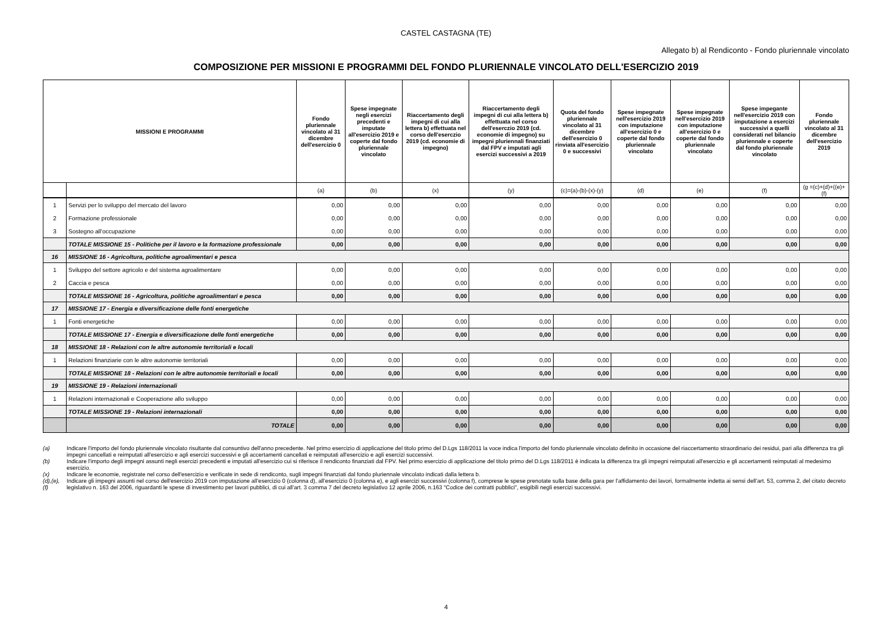CASTEL CASTAGNA (TE)
Allegato b) al Rendiconto - Fondo pluriennale vincolato
COMPOSIZIONE PER MISSIONI E PROGRAMMI DEL FONDO PLURIENNALE VINCOLATO DELL'ESERCIZIO 2019
| MISSIONI E PROGRAMMI | | Fondo pluriennale vincolato al 31 dicembre dell'esercizio 0 | Spese impegnate negli esercizi precedenti e imputate all'esercizio 2019 e coperte dal fondo pluriennale vincolato | Riaccertamento degli impegni di cui alla lettera b) effettuata nel corso dell'eserczio 2019 (cd. economie di impegno) | Riaccertamento degli impegni di cui alla lettera b) effettuata nel corso dell'eserczio 2019 (cd. economie di impegno) su impegni pluriennali finanziati dal FPV e imputati agli esercizi successivi a 2019 | Quota del fondo pluriennale vincolato al 31 dicembre dell'esercizio 0 rinviata all'esercizio 0 e successivi | Spese impegnate nell'esercizio 2019 con imputazione all'esercizio 0 e coperte dal fondo pluriennale vincolato | Spese impegnate nell'esercizio 2019 con imputazione all'esercizio 0 e coperte dal fondo pluriennale vincolato | Spese impegante nell'esercizio 2019 con imputazione a esercizi successivi a quelli considerati nel bilancio pluriennale e coperte dal fondo pluriennale vincolato | Fondo pluriennale vincolato al 31 dicembre dell'esercizio 2019 |
| --- | --- | --- | --- | --- | --- | --- | --- | --- | --- | --- |
| | | (a) | (b) | (x) | (y) | (c)=(a)-(b)-(x)-(y) | (d) | (e) | (f) | (g =(c)+(d)+((e)+(f) |
| 1 | Servizi per lo sviluppo del mercato del lavoro | 0,00 | 0,00 | 0,00 | 0,00 | 0,00 | 0,00 | 0,00 | 0,00 | 0,00 |
| 2 | Formazione professionale | 0,00 | 0,00 | 0,00 | 0,00 | 0,00 | 0,00 | 0,00 | 0,00 | 0,00 |
| 3 | Sostegno all'occupazione | 0,00 | 0,00 | 0,00 | 0,00 | 0,00 | 0,00 | 0,00 | 0,00 | 0,00 |
| | TOTALE MISSIONE 15 - Politiche per il lavoro e la formazione professionale | 0,00 | 0,00 | 0,00 | 0,00 | 0,00 | 0,00 | 0,00 | 0,00 | 0,00 |
| 16 | MISSIONE 16 - Agricoltura, politiche agroalimentari e pesca | | | | | | | | | |
| 1 | Sviluppo del settore agricolo e del sistema agroalimentare | 0,00 | 0,00 | 0,00 | 0,00 | 0,00 | 0,00 | 0,00 | 0,00 | 0,00 |
| 2 | Caccia e pesca | 0,00 | 0,00 | 0,00 | 0,00 | 0,00 | 0,00 | 0,00 | 0,00 | 0,00 |
| | TOTALE MISSIONE 16 - Agricoltura, politiche agroalimentari e pesca | 0,00 | 0,00 | 0,00 | 0,00 | 0,00 | 0,00 | 0,00 | 0,00 | 0,00 |
| 17 | MISSIONE 17 - Energia e diversificazione delle fonti energetiche | | | | | | | | | |
| 1 | Fonti energetiche | 0,00 | 0,00 | 0,00 | 0,00 | 0,00 | 0,00 | 0,00 | 0,00 | 0,00 |
| | TOTALE MISSIONE 17 - Energia e diversificazione delle fonti energetiche | 0,00 | 0,00 | 0,00 | 0,00 | 0,00 | 0,00 | 0,00 | 0,00 | 0,00 |
| 18 | MISSIONE 18 - Relazioni con le altre autonomie territoriali e locali | | | | | | | | | |
| 1 | Relazioni finanziarie con le altre autonomie territoriali | 0,00 | 0,00 | 0,00 | 0,00 | 0,00 | 0,00 | 0,00 | 0,00 | 0,00 |
| | TOTALE MISSIONE 18 - Relazioni con le altre autonomie territoriali e locali | 0,00 | 0,00 | 0,00 | 0,00 | 0,00 | 0,00 | 0,00 | 0,00 | 0,00 |
| 19 | MISSIONE 19 - Relazioni internazionali | | | | | | | | | |
| 1 | Relazioni internazionali e Cooperazione allo sviluppo | 0,00 | 0,00 | 0,00 | 0,00 | 0,00 | 0,00 | 0,00 | 0,00 | 0,00 |
| | TOTALE MISSIONE 19 - Relazioni internazionali | 0,00 | 0,00 | 0,00 | 0,00 | 0,00 | 0,00 | 0,00 | 0,00 | 0,00 |
| | TOTALE | 0,00 | 0,00 | 0,00 | 0,00 | 0,00 | 0,00 | 0,00 | 0,00 | 0,00 |
(a) Indicare l'importo del fondo pluriennale vincolato risultante dal consuntivo dell'anno precedente. Nel primo esercizio di applicazione del titolo primo del D.Lgs 118/2011 la voce indica l'importo del fondo pluriennale vincolato definito in occasione del riaccertamento straordinario dei residui, pari alla differenza tra gli impegni cancellati e reimputati all'esercizio e agli esercizi successivi e gli accertamenti cancellati e reimputati all'esercizio e agli esercizi successivi.
(b) Indicare l'importo degli impegni assunti negli esercizi precedenti e imputati all'esercizio cui si riferisce il rendiconto finanziati dal FPV. Nel primo esercizio di applicazione del titolo primo del D.Lgs 118/2011 è indicata la differenza tra gli impegni reimputati all'esercizio e gli accertamenti reimputati al medesimo esercizio.
(x) Indicare le economie, registrate nel corso dell'esercizio e verificate in sede di rendiconto, sugli impegni finanziati dal fondo pluriennale vincolato indicati dalla lettera b.
(d),(e), (f)
Indicare gli impegni assunti nel corso dell'esercizio 2019 con imputazione all’esercizio 0 (colonna d), all’esercizio 0 (colonna e), e agli esercizi successivi (colonna f), comprese le spese prenotate sulla base della gara per l’affidamento dei lavori, formalmente indetta ai sensi dell’art. 53, comma 2, del citato decreto legislativo n. 163 del 2006, riguardanti le spese di investimento per lavori pubblici, di cui all’art. 3 comma 7 del decreto legislativo 12 aprile 2006, n.163 "Codice dei contratti pubblici", esigibili negli esercizi successivi.
4